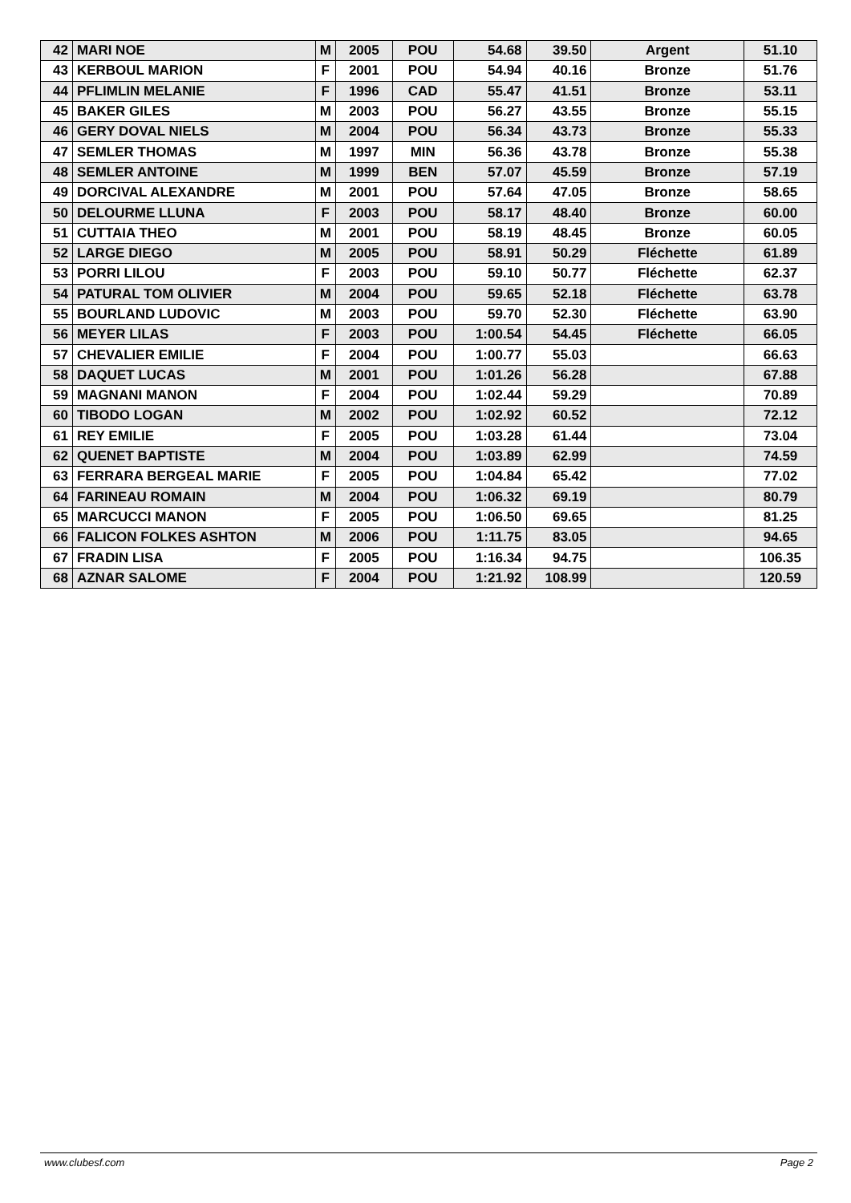| 42 | MARI NOE | M | 2005 | POU | 54.68 | 39.50 | Argent | 51.10 |
| 43 | KERBOUL MARION | F | 2001 | POU | 54.94 | 40.16 | Bronze | 51.76 |
| 44 | PFLIMLIN MELANIE | F | 1996 | CAD | 55.47 | 41.51 | Bronze | 53.11 |
| 45 | BAKER GILES | M | 2003 | POU | 56.27 | 43.55 | Bronze | 55.15 |
| 46 | GERY DOVAL NIELS | M | 2004 | POU | 56.34 | 43.73 | Bronze | 55.33 |
| 47 | SEMLER THOMAS | M | 1997 | MIN | 56.36 | 43.78 | Bronze | 55.38 |
| 48 | SEMLER ANTOINE | M | 1999 | BEN | 57.07 | 45.59 | Bronze | 57.19 |
| 49 | DORCIVAL ALEXANDRE | M | 2001 | POU | 57.64 | 47.05 | Bronze | 58.65 |
| 50 | DELOURME LLUNA | F | 2003 | POU | 58.17 | 48.40 | Bronze | 60.00 |
| 51 | CUTTAIA THEO | M | 2001 | POU | 58.19 | 48.45 | Bronze | 60.05 |
| 52 | LARGE DIEGO | M | 2005 | POU | 58.91 | 50.29 | Fléchette | 61.89 |
| 53 | PORRI LILOU | F | 2003 | POU | 59.10 | 50.77 | Fléchette | 62.37 |
| 54 | PATURAL TOM OLIVIER | M | 2004 | POU | 59.65 | 52.18 | Fléchette | 63.78 |
| 55 | BOURLAND LUDOVIC | M | 2003 | POU | 59.70 | 52.30 | Fléchette | 63.90 |
| 56 | MEYER LILAS | F | 2003 | POU | 1:00.54 | 54.45 | Fléchette | 66.05 |
| 57 | CHEVALIER EMILIE | F | 2004 | POU | 1:00.77 | 55.03 | | 66.63 |
| 58 | DAQUET LUCAS | M | 2001 | POU | 1:01.26 | 56.28 | | 67.88 |
| 59 | MAGNANI MANON | F | 2004 | POU | 1:02.44 | 59.29 | | 70.89 |
| 60 | TIBODO LOGAN | M | 2002 | POU | 1:02.92 | 60.52 | | 72.12 |
| 61 | REY EMILIE | F | 2005 | POU | 1:03.28 | 61.44 | | 73.04 |
| 62 | QUENET BAPTISTE | M | 2004 | POU | 1:03.89 | 62.99 | | 74.59 |
| 63 | FERRARA BERGEAL MARIE | F | 2005 | POU | 1:04.84 | 65.42 | | 77.02 |
| 64 | FARINEAU ROMAIN | M | 2004 | POU | 1:06.32 | 69.19 | | 80.79 |
| 65 | MARCUCCI MANON | F | 2005 | POU | 1:06.50 | 69.65 | | 81.25 |
| 66 | FALICON FOLKES ASHTON | M | 2006 | POU | 1:11.75 | 83.05 | | 94.65 |
| 67 | FRADIN LISA | F | 2005 | POU | 1:16.34 | 94.75 | | 106.35 |
| 68 | AZNAR SALOME | F | 2004 | POU | 1:21.92 | 108.99 | | 120.59 |
www.clubesf.com Page 2